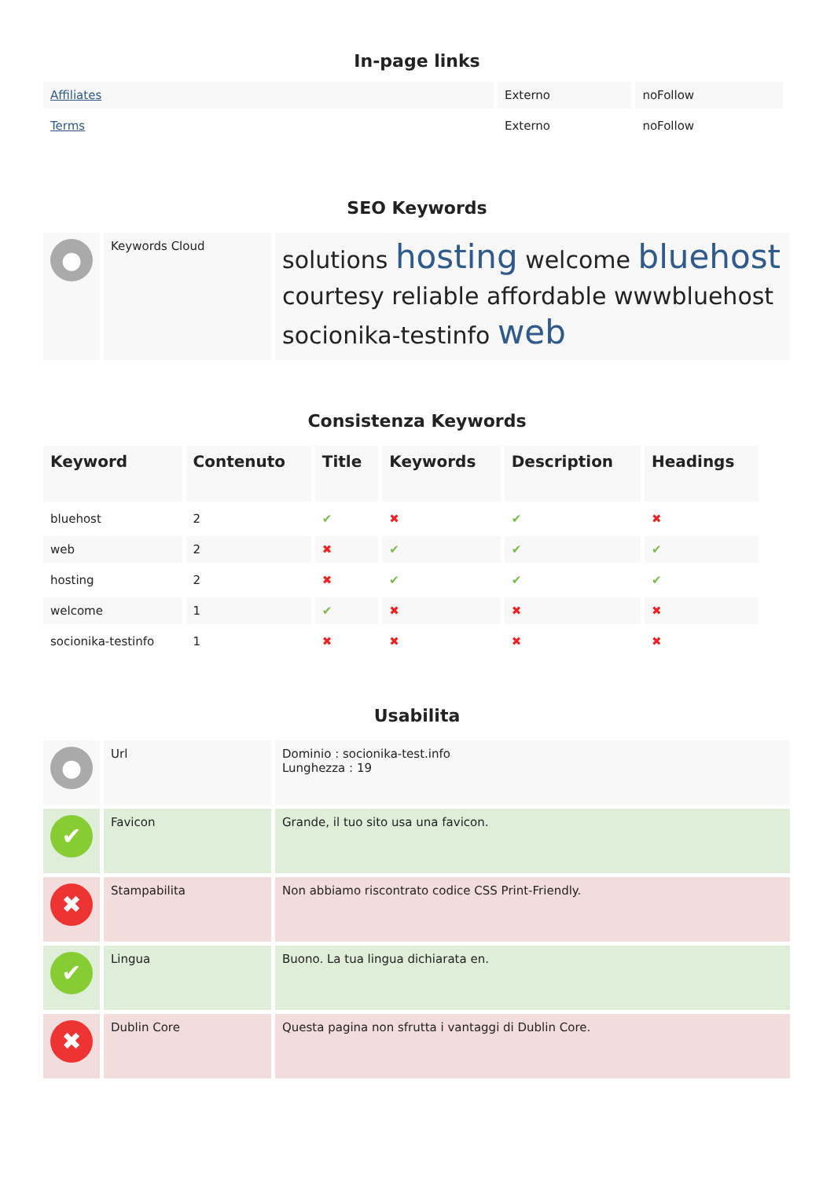In-page links
| Affiliates | Externo | noFollow |
| Terms | Externo | noFollow |
SEO Keywords
| ● | Keywords Cloud | solutions hosting welcome bluehost courtesy reliable affordable wwwbluehost socionika-testinfo web |
Consistenza Keywords
| Keyword | Contenuto | Title | Keywords | Description | Headings |
| bluehost | 2 | ✔ | ✖ | ✔ | ✖ |
| web | 2 | ✖ | ✔ | ✔ | ✔ |
| hosting | 2 | ✖ | ✔ | ✔ | ✔ |
| welcome | 1 | ✔ | ✖ | ✖ | ✖ |
| socionika-testinfo | 1 | ✖ | ✖ | ✖ | ✖ |
Usabilita
| ● | Url | Dominio : socionika-test.info Lunghezza : 19 |
| ✔ | Favicon | Grande, il tuo sito usa una favicon. |
| ✖ | Stampabilita | Non abbiamo riscontrato codice CSS Print-Friendly. |
| ✔ | Lingua | Buono. La tua lingua dichiarata en. |
| ✖ | Dublin Core | Questa pagina non sfrutta i vantaggi di Dublin Core. |